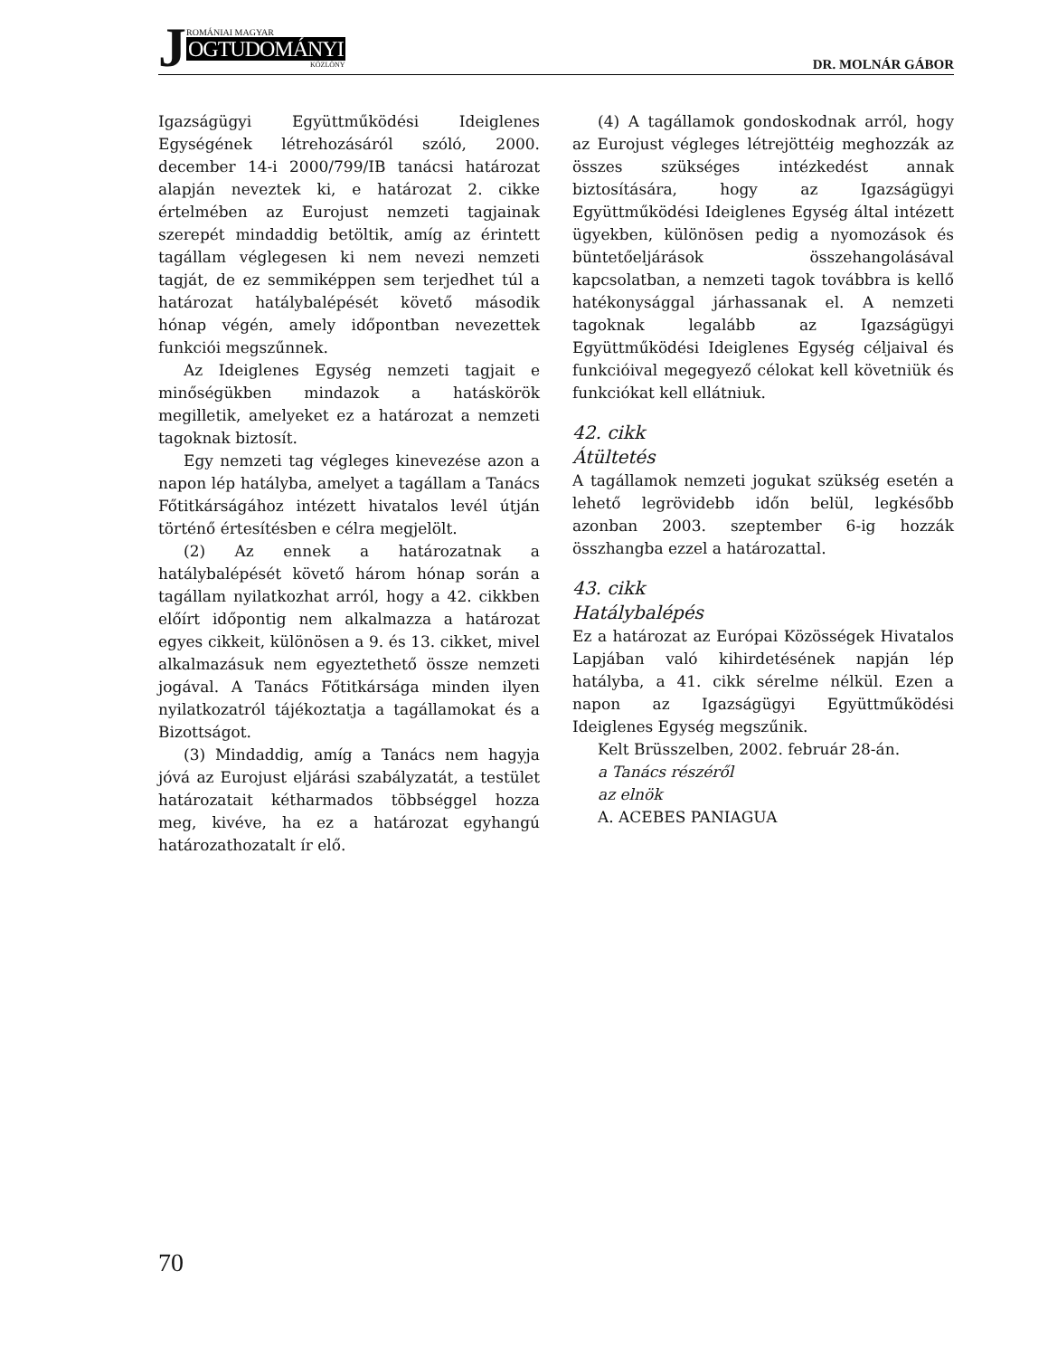J
ROMÁNIAI MAGYAR
OGTUDOMÁNYI
KÖZLÖNY
DR. MOLNÁR GÁBOR
Igazságügyi Együttműködési Ideiglenes Egységének létrehozásáról szóló, 2000. december 14-i 2000/799/IB tanácsi határozat alapján neveztek ki, e határozat 2. cikke értelmében az Eurojust nemzeti tagjainak szerepét mindaddig betöltik, amíg az érintett tagállam véglegesen ki nem nevezi nemzeti tagját, de ez semmiképpen sem terjedhet túl a határozat hatálybalépését követő második hónap végén, amely időpontban nevezettek funkciói megszűnnek.
Az Ideiglenes Egység nemzeti tagjait e minőségükben mindazok a hatáskörök megilletik, amelyeket ez a határozat a nemzeti tagoknak biztosít.
Egy nemzeti tag végleges kinevezése azon a napon lép hatályba, amelyet a tagállam a Tanács Főtitkárságához intézett hivatalos levél útján történő értesítésben e célra megjelölt.
(2) Az ennek a határozatnak a hatálybalépését követő három hónap során a tagállam nyilatkozhat arról, hogy a 42. cikkben előírt időpontig nem alkalmazza a határozat egyes cikkeit, különösen a 9. és 13. cikket, mivel alkalmazásuk nem egyeztethető össze nemzeti jogával. A Tanács Főtitkársága minden ilyen nyilatkozatról tájékoztatja a tagállamokat és a Bizottságot.
(3) Mindaddig, amíg a Tanács nem hagyja jóvá az Eurojust eljárási szabályzatát, a testület határozatait kétharmados többséggel hozza meg, kivéve, ha ez a határozat egyhangú határozathozatalt ír elő.
(4) A tagállamok gondoskodnak arról, hogy az Eurojust végleges létrejöttéig meghozzák az összes szükséges intézkedést annak biztosítására, hogy az Igazságügyi Együttműködési Ideiglenes Egység által intézett ügyekben, különösen pedig a nyomozások és büntetőeljárások összehangolásával kapcsolatban, a nemzeti tagok továbbra is kellő hatékonysággal járhassanak el. A nemzeti tagoknak legalább az Igazságügyi Együttműködési Ideiglenes Egység céljaival és funkcióival megegyező célokat kell követniük és funkciókat kell ellátniuk.
42. cikk
Átültetés
A tagállamok nemzeti jogukat szükség esetén a lehető legrövidebb időn belül, legkésőbb azonban 2003. szeptember 6-ig hozzák összhangba ezzel a határozattal.
43. cikk
Hatálybalépés
Ez a határozat az Európai Közösségek Hivatalos Lapjában való kihirdetésének napján lép hatályba, a 41. cikk sérelme nélkül. Ezen a napon az Igazságügyi Együttműködési Ideiglenes Egység megszűnik.
Kelt Brüsszelben, 2002. február 28-án.
a Tanács részéről
az elnök
A. ACEBES PANIAGUA
70